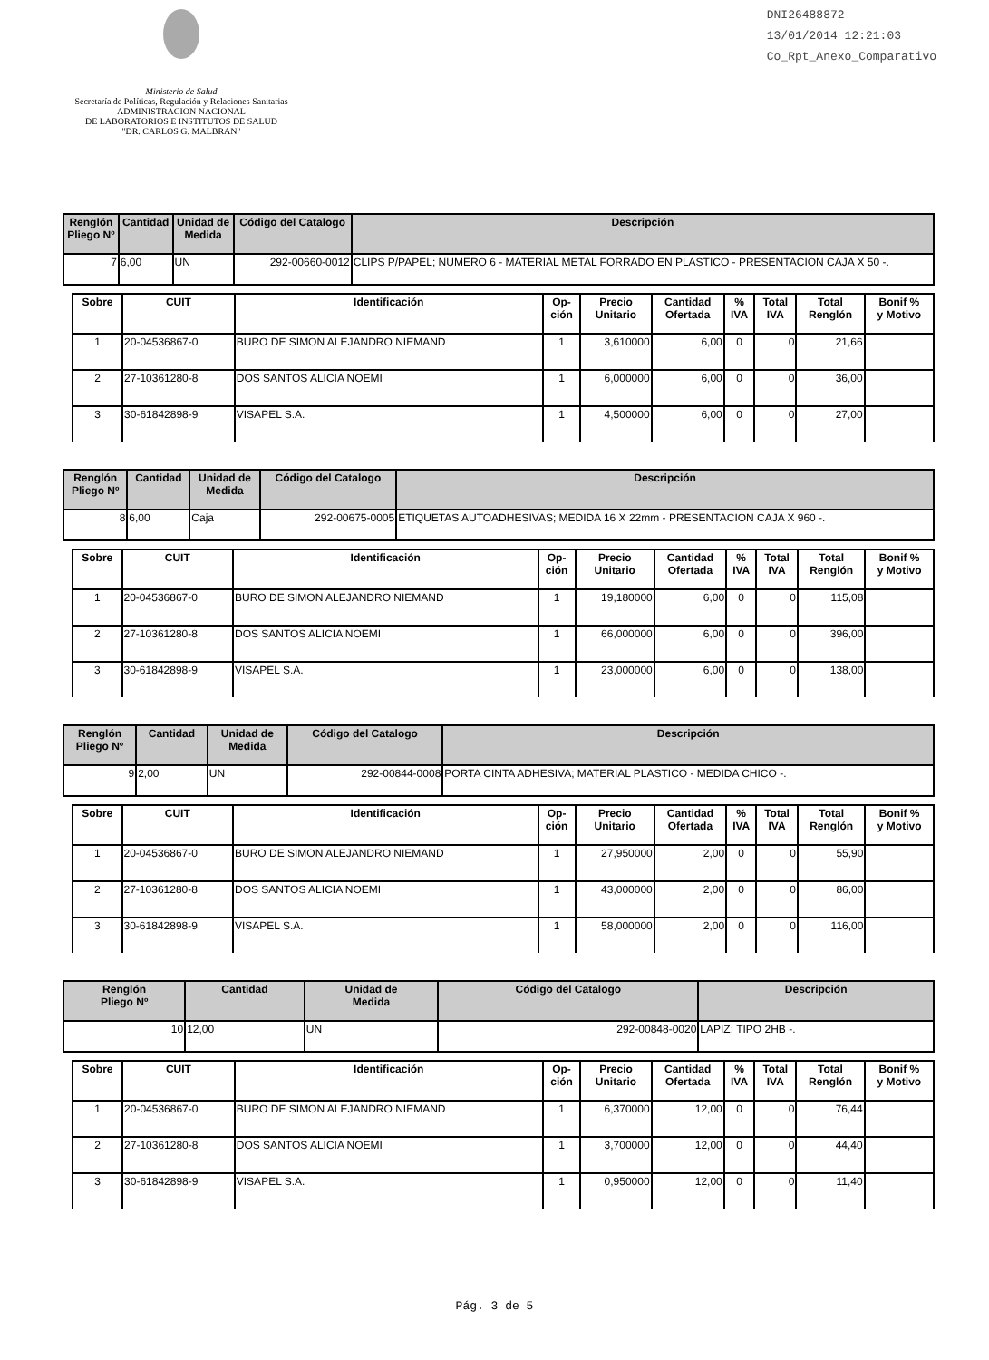Ministerio de Salud
Secretaría de Políticas, Regulación y Relaciones Sanitarias
ADMINISTRACION NACIONAL
DE LABORATORIOS E INSTITUTOS DE SALUD
"DR. CARLOS G. MALBRAN"
DNI26488872
13/01/2014 12:21:03
Co_Rpt_Anexo_Comparativo
| Renglón Pliego Nº | Cantidad | Unidad de Medida | Código del Catalogo | Descripción |
| --- | --- | --- | --- | --- |
| 7 | 6,00 | UN | 292-00660-0012 | CLIPS P/PAPEL; NUMERO 6 - MATERIAL METAL FORRADO EN PLASTICO - PRESENTACION CAJA X 50 -. |
| Sobre | CUIT | Identificación | Op- ción | Precio Unitario | Cantidad Ofertada | % IVA | Total IVA | Total Renglón | Bonif % y Motivo |
| --- | --- | --- | --- | --- | --- | --- | --- | --- | --- |
| 1 | 20-04536867-0 | BURO DE SIMON ALEJANDRO NIEMAND | 1 | 3,610000 | 6,00 | 0 | 0 | 21,66 | |
| 2 | 27-10361280-8 | DOS SANTOS ALICIA NOEMI | 1 | 6,000000 | 6,00 | 0 | 0 | 36,00 | |
| 3 | 30-61842898-9 | VISAPEL S.A. | 1 | 4,500000 | 6,00 | 0 | 0 | 27,00 | |
| Renglón Pliego Nº | Cantidad | Unidad de Medida | Código del Catalogo | Descripción |
| --- | --- | --- | --- | --- |
| 8 | 6,00 | Caja | 292-00675-0005 | ETIQUETAS AUTOADHESIVAS; MEDIDA 16 X 22mm - PRESENTACION CAJA X 960 -. |
| Sobre | CUIT | Identificación | Op- ción | Precio Unitario | Cantidad Ofertada | % IVA | Total IVA | Total Renglón | Bonif % y Motivo |
| --- | --- | --- | --- | --- | --- | --- | --- | --- | --- |
| 1 | 20-04536867-0 | BURO DE SIMON ALEJANDRO NIEMAND | 1 | 19,180000 | 6,00 | 0 | 0 | 115,08 | |
| 2 | 27-10361280-8 | DOS SANTOS ALICIA NOEMI | 1 | 66,000000 | 6,00 | 0 | 0 | 396,00 | |
| 3 | 30-61842898-9 | VISAPEL S.A. | 1 | 23,000000 | 6,00 | 0 | 0 | 138,00 | |
| Renglón Pliego Nº | Cantidad | Unidad de Medida | Código del Catalogo | Descripción |
| --- | --- | --- | --- | --- |
| 9 | 2,00 | UN | 292-00844-0008 | PORTA CINTA ADHESIVA; MATERIAL PLASTICO - MEDIDA CHICO -. |
| Sobre | CUIT | Identificación | Op- ción | Precio Unitario | Cantidad Ofertada | % IVA | Total IVA | Total Renglón | Bonif % y Motivo |
| --- | --- | --- | --- | --- | --- | --- | --- | --- | --- |
| 1 | 20-04536867-0 | BURO DE SIMON ALEJANDRO NIEMAND | 1 | 27,950000 | 2,00 | 0 | 0 | 55,90 | |
| 2 | 27-10361280-8 | DOS SANTOS ALICIA NOEMI | 1 | 43,000000 | 2,00 | 0 | 0 | 86,00 | |
| 3 | 30-61842898-9 | VISAPEL S.A. | 1 | 58,000000 | 2,00 | 0 | 0 | 116,00 | |
| Renglón Pliego Nº | Cantidad | Unidad de Medida | Código del Catalogo | Descripción |
| --- | --- | --- | --- | --- |
| 10 | 12,00 | UN | 292-00848-0020 | LAPIZ; TIPO 2HB -. |
| Sobre | CUIT | Identificación | Op- ción | Precio Unitario | Cantidad Ofertada | % IVA | Total IVA | Total Renglón | Bonif % y Motivo |
| --- | --- | --- | --- | --- | --- | --- | --- | --- | --- |
| 1 | 20-04536867-0 | BURO DE SIMON ALEJANDRO NIEMAND | 1 | 6,370000 | 12,00 | 0 | 0 | 76,44 | |
| 2 | 27-10361280-8 | DOS SANTOS ALICIA NOEMI | 1 | 3,700000 | 12,00 | 0 | 0 | 44,40 | |
| 3 | 30-61842898-9 | VISAPEL S.A. | 1 | 0,950000 | 12,00 | 0 | 0 | 11,40 | |
Pág. 3 de 5